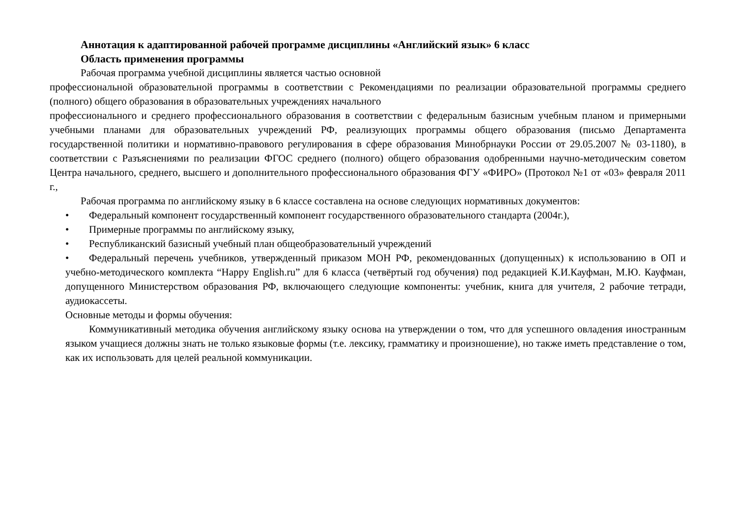Аннотация к адаптированной рабочей программе дисциплины «Английский язык» 6 класс
Область применения программы
Рабочая программа учебной дисциплины является частью основной
профессиональной образовательной программы в соответствии с Рекомендациями по реализации образовательной программы среднего (полного) общего образования в образовательных учреждениях начального
профессионального и среднего профессионального образования в соответствии с федеральным базисным учебным планом и примерными учебными планами для образовательных учреждений РФ, реализующих программы общего образования (письмо Департамента государственной политики и нормативно-правового регулирования в сфере образования Минобрнауки России от 29.05.2007 № 03-1180), в соответствии с Разъяснениями по реализации ФГОС среднего (полного) общего образования одобренными научно-методическим советом Центра начального, среднего, высшего и дополнительного профессионального образования ФГУ «ФИРО» (Протокол №1 от «03» февраля 2011 г.,
Рабочая программа по английскому языку в 6 классе составлена на основе следующих нормативных документов:
• Федеральный компонент государственный компонент государственного образовательного стандарта (2004г.),
• Примерные программы по английскому языку,
• Республиканский базисный учебный план общеобразовательный учреждений
• Федеральный перечень учебников, утвержденный приказом МОН РФ, рекомендованных (допущенных) к использованию в ОП и учебно-методического комплекта “Happy English.ru” для 6 класса (четвёртый год обучения) под редакцией К.И.Кауфман, М.Ю. Кауфман, допущенного Министерством образования РФ, включающего следующие компоненты: учебник, книга для учителя, 2 рабочие тетради, аудиокассеты.
Основные методы и формы обучения:
Коммуникативный методика обучения английскому языку основа на утверждении о том, что для успешного овладения иностранным языком учащиеся должны знать не только языковые формы (т.е. лексику, грамматику и произношение), но также иметь представление о том, как их использовать для целей реальной коммуникации.